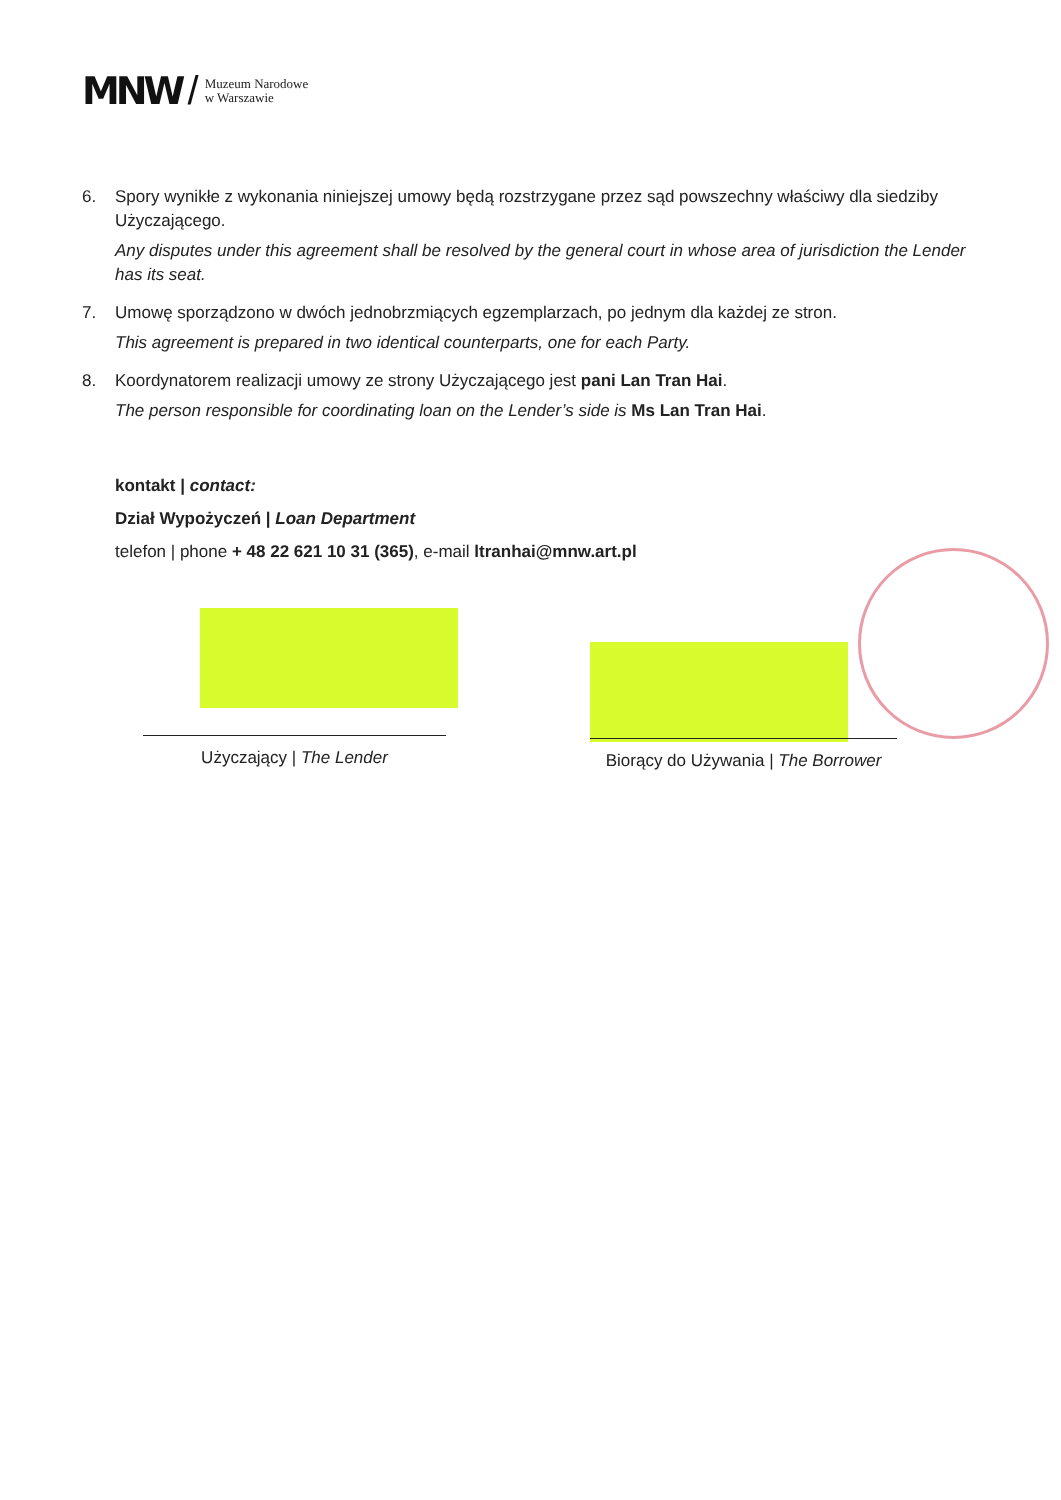MNW / Muzeum Narodowe
w Warszawie
6. Spory wynikłe z wykonania niniejszej umowy będą rozstrzygane przez sąd powszechny właściwy dla siedziby Użyczającego.
Any disputes under this agreement shall be resolved by the general court in whose area of jurisdiction the Lender has its seat.
7. Umowę sporządzono w dwóch jednobrzmiących egzemplarzach, po jednym dla każdej ze stron.
This agreement is prepared in two identical counterparts, one for each Party.
8. Koordynatorem realizacji umowy ze strony Użyczającego jest pani Lan Tran Hai.
The person responsible for coordinating loan on the Lender’s side is Ms Lan Tran Hai.
kontakt | contact:
Dział Wypożyczeń | Loan Department
telefon | phone + 48 22 621 10 31 (365), e-mail ltranhai@mnw.art.pl
Użyczający | The Lender
Biorący do Używania | The Borrower